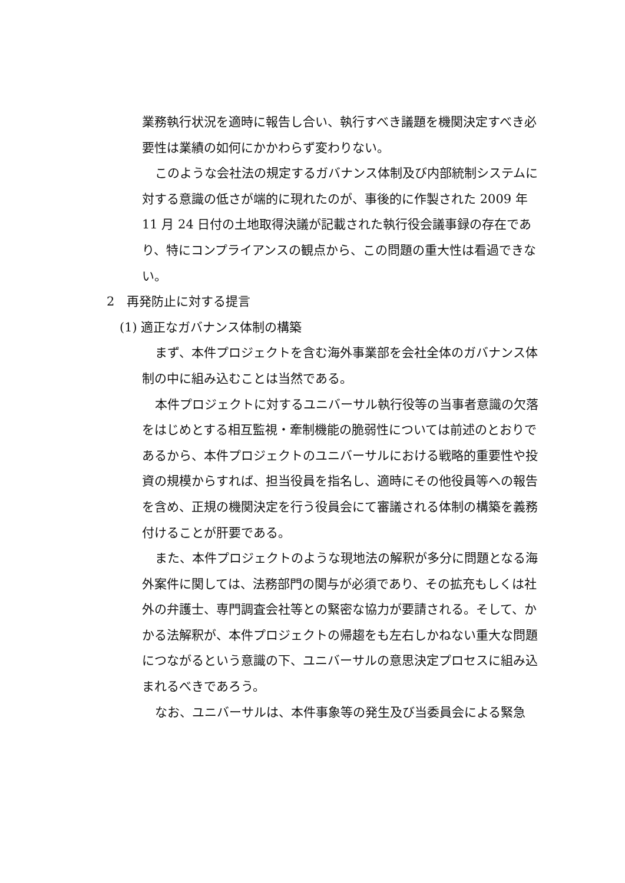業務執行状況を適時に報告し合い、執行すべき議題を機関決定すべき必要性は業績の如何にかかわらず変わりない。
このような会社法の規定するガバナンス体制及び内部統制システムに対する意識の低さが端的に現れたのが、事後的に作製された 2009 年 11 月 24 日付の土地取得決議が記載された執行役会議事録の存在であり、特にコンプライアンスの観点から、この問題の重大性は看過できない。
2　再発防止に対する提言
(1) 適正なガバナンス体制の構築
まず、本件プロジェクトを含む海外事業部を会社全体のガバナンス体制の中に組み込むことは当然である。
本件プロジェクトに対するユニバーサル執行役等の当事者意識の欠落をはじめとする相互監視・牽制機能の脆弱性については前述のとおりであるから、本件プロジェクトのユニバーサルにおける戦略的重要性や投資の規模からすれば、担当役員を指名し、適時にその他役員等への報告を含め、正規の機関決定を行う役員会にて審議される体制の構築を義務付けることが肝要である。
また、本件プロジェクトのような現地法の解釈が多分に問題となる海外案件に関しては、法務部門の関与が必須であり、その拡充もしくは社外の弁護士、専門調査会社等との緊密な協力が要請される。そして、かかる法解釈が、本件プロジェクトの帰趨をも左右しかねない重大な問題につながるという意識の下、ユニバーサルの意思決定プロセスに組み込まれるべきであろう。
なお、ユニバーサルは、本件事象等の発生及び当委員会による緊急